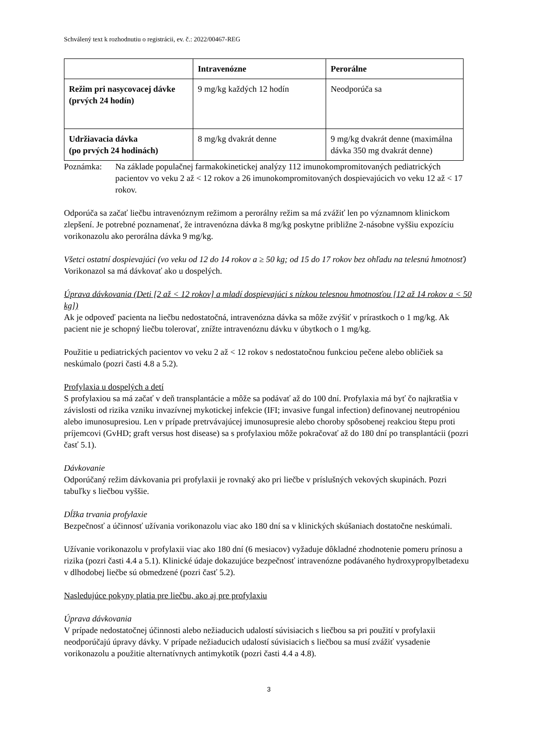Schválený text k rozhodnutiu o registrácii, ev. č.: 2022/00467-REG
| | Intravenózne | Perorálne |
| --- | --- | --- |
| Režim pri nasycovacej dávke (prvých 24 hodín) | 9 mg/kg každých 12 hodín | Neodporúča sa |
| Udržiavacia dávka (po prvých 24 hodinách) | 8 mg/kg dvakrát denne | 9 mg/kg dvakrát denne (maximálna dávka 350 mg dvakrát denne) |
Poznámka: Na základe populačnej farmakokinetickej analýzy 112 imunokompromitovaných pediatrických pacientov vo veku 2 až < 12 rokov a 26 imunokompromitovaných dospievajúcich vo veku 12 až < 17 rokov.
Odporúča sa začať liečbu intravenóznym režimom a perorálny režim sa má zvážiť len po významnom klinickom zlepšení. Je potrebné poznamenať, že intravenózna dávka 8 mg/kg poskytne približne 2-násobne vyššiu expozíciu vorikonazolu ako perorálna dávka 9 mg/kg.
Všetci ostatní dospievajúci (vo veku od 12 do 14 rokov a ≥ 50 kg; od 15 do 17 rokov bez ohľadu na telesnú hmotnosť)
Vorikonazol sa má dávkovať ako u dospelých.
Úprava dávkovania (Deti [2 až < 12 rokov] a mladí dospievajúci s nízkou telesnou hmotnosťou [12 až 14 rokov a < 50 kg])
Ak je odpoveď pacienta na liečbu nedostatočná, intravenózna dávka sa môže zvýšiť v prírastkoch o 1 mg/kg. Ak pacient nie je schopný liečbu tolerovať, znížte intravenóznu dávku v úbytkoch o 1 mg/kg.
Použitie u pediatrických pacientov vo veku 2 až < 12 rokov s nedostatočnou funkciou pečene alebo obličiek sa neskúmalo (pozri časti 4.8 a 5.2).
Profylaxia u dospelých a detí
S profylaxiou sa má začať v deň transplantácie a môže sa podávať až do 100 dní. Profylaxia má byť čo najkratšia v závislosti od rizika vzniku invazívnej mykotickej infekcie (IFI; invasive fungal infection) definovanej neutropéniou alebo imunosupresiou. Len v prípade pretrvávajúcej imunosupresie alebo choroby spôsobenej reakciou štepu proti príjemcovi (GvHD; graft versus host disease) sa s profylaxiou môže pokračovať až do 180 dní po transplantácii (pozri časť 5.1).
Dávkovanie
Odporúčaný režim dávkovania pri profylaxii je rovnaký ako pri liečbe v príslušných vekových skupinách. Pozri tabuľky s liečbou vyššie.
Dĺžka trvania profylaxie
Bezpečnosť a účinnosť užívania vorikonazolu viac ako 180 dní sa v klinických skúšaniach dostatočne neskúmali.
Užívanie vorikonazolu v profylaxii viac ako 180 dní (6 mesiacov) vyžaduje dôkladné zhodnotenie pomeru prínosu a rizika (pozri časti 4.4 a 5.1). Klinické údaje dokazujúce bezpečnosť intravenózne podávaného hydroxypropylbetadexu v dlhodobej liečbe sú obmedzené (pozri časť 5.2).
Nasledujúce pokyny platia pre liečbu, ako aj pre profylaxiu
Úprava dávkovania
V prípade nedostatočnej účinnosti alebo nežiaducich udalostí súvisiacich s liečbou sa pri použití v profylaxii neodporúčajú úpravy dávky. V prípade nežiaducich udalostí súvisiacich s liečbou sa musí zvážiť vysadenie vorikonazolu a použitie alternatívnych antimykotík (pozri časti 4.4 a 4.8).
3